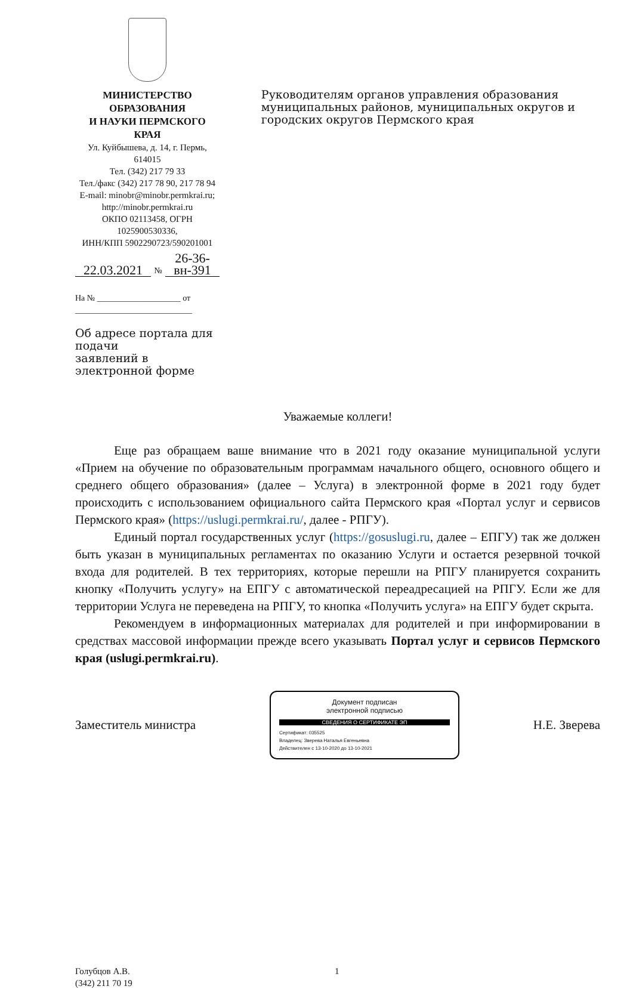МИНИСТЕРСТВО ОБРАЗОВАНИЯ
И НАУКИ ПЕРМСКОГО КРАЯ
Ул. Куйбышева, д. 14, г. Пермь, 614015
Тел. (342) 217 79 33
Тел./факс (342) 217 78 90, 217 78 94
E-mail: minobr@minobr.permkrai.ru;
http://minobr.permkrai.ru
ОКПО 02113458, ОГРН 1025900530336,
ИНН/КПП 5902290723/590201001
22.03.2021 № 26-36-вн-391
На № ____________________ от ____________________________
Об адресе портала для подачи
заявлений в электронной форме
Руководителям органов управления образования муниципальных районов, муниципальных округов и городских округов Пермского края
Уважаемые коллеги!
Еще раз обращаем ваше внимание что в 2021 году оказание муниципальной услуги «Прием на обучение по образовательным программам начального общего, основного общего и среднего общего образования» (далее – Услуга) в электронной форме в 2021 году будет происходить с использованием официального сайта Пермского края «Портал услуг и сервисов Пермского края» (https://uslugi.permkrai.ru/, далее - РПГУ).
Единый портал государственных услуг (https://gosuslugi.ru, далее – ЕПГУ) так же должен быть указан в муниципальных регламентах по оказанию Услуги и остается резервной точкой входа для родителей. В тех территориях, которые перешли на РПГУ планируется сохранить кнопку «Получить услугу» на ЕПГУ с автоматической переадресацией на РПГУ. Если же для территории Услуга не переведена на РПГУ, то кнопка «Получить услуга» на ЕПГУ будет скрыта.
Рекомендуем в информационных материалах для родителей и при информировании в средствах массовой информации прежде всего указывать Портал услуг и сервисов Пермского края (uslugi.permkrai.ru).
Заместитель министра
Документ подписан
электронной подписью
СВЕДЕНИЯ О СЕРТИФИКАТЕ ЭП
Сертификат: 035525
Владелец: Зверева Наталья Евгеньевна
Действителен с 13-10-2020 до 13-10-2021
Н.Е. Зверева
Голубцов А.В.
(342) 211 70 19
1